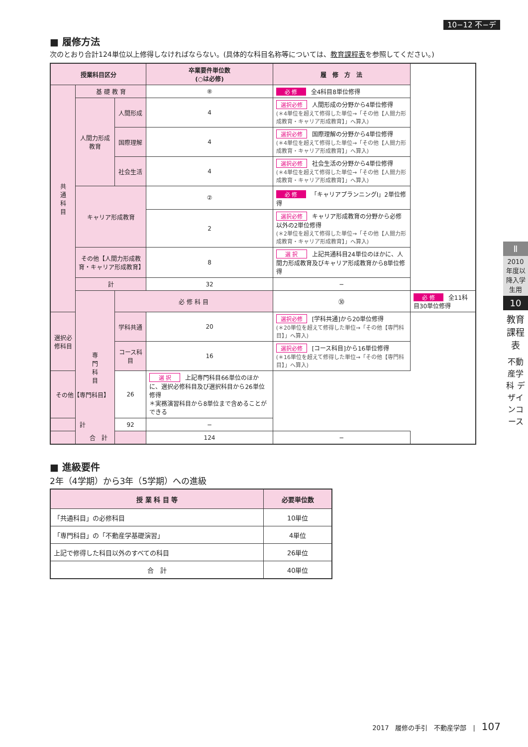10−12 不−デ
■ 履修方法
次のとおり合計124単位以上修得しなければならない。(具体的な科目名称等については、教育課程表を参照してください。)
| 授業科目区分 | | | 卒業要件単位数 (○は必修) | 履 修 方 法 | |
| --- | --- | --- | --- | --- | --- |
| 共 通 科 目 | 基 礎 教 育 | | ⑧ | 必 修 全4科目8単位修得 | |
| | 人間力形成教育 | 人間形成 | 4 | 選択必修 人間形成の分野から4単位修得 (＊4単位を超えて修得した単位→「その他【人間力形成教育・キャリア形成教育】」へ算入) | |
| | | 国際理解 | 4 | 選択必修 国際理解の分野から4単位修得 (＊4単位を超えて修得した単位→「その他【人間力形成教育・キャリア形成教育】」へ算入) | |
| | | 社会生活 | 4 | 選択必修 社会生活の分野から4単位修得 (＊4単位を超えて修得した単位→「その他【人間力形成教育・キャリア形成教育】」へ算入) | |
| | キャリア形成教育 | | ② | 必 修 「キャリアプランニングⅠ」2単位修得 | |
| | | | 2 | 選択必修 キャリア形成教育の分野から必修以外の2単位修得 (＊2単位を超えて修得した単位→「その他【人間力形成教育・キャリア形成教育】」へ算入) | |
| | その他【人間力形成教育・キャリア形成教育】 | | 8 | 選 択 上記共通科目24単位のほかに、人間力形成教育及びキャリア形成教育から8単位修得 | |
| | 計 | | 32 | − | |
| | 専 門 科 目 | 必 修 科 目 | | ㉚ | 必 修 全11科目30単位修得 |
| 選択必修科目 | | 学科共通 | 20 | 選択必修 [学科共通]から20単位修得 (＊20単位を超えて修得した単位→「その他【専門科目】」へ算入) | |
| | | コース科目 | 16 | 選択必修 [コース科目]から16単位修得 (＊16単位を超えて修得した単位→「その他【専門科目】」へ算入) | |
| その他【専門科目】 | | 26 | 選 択 上記専門科目66単位のほかに、選択必修科目及び選択科目から26単位修得 ＊実務演習科目から8単位まで含めることができる | | |
| 計 | | 92 | − | | |
| 合 計 | | | 124 | − | |
■ 進級要件
2年（4学期）から3年（5学期）への進級
| 授 業 科 目 等 | 必要単位数 |
| --- | --- |
| 「共通科目」の必修科目 | 10単位 |
| 「専門科目」の「不動産学基礎演習」 | 4単位 |
| 上記で修得した科目以外のすべての科目 | 26単位 |
| 合 計 | 40単位 |
Ⅱ
2010年度以降入学生用
10
教育課程表
不動産学科 デザインコース
2017　履修の手引　不動産学部　|　107